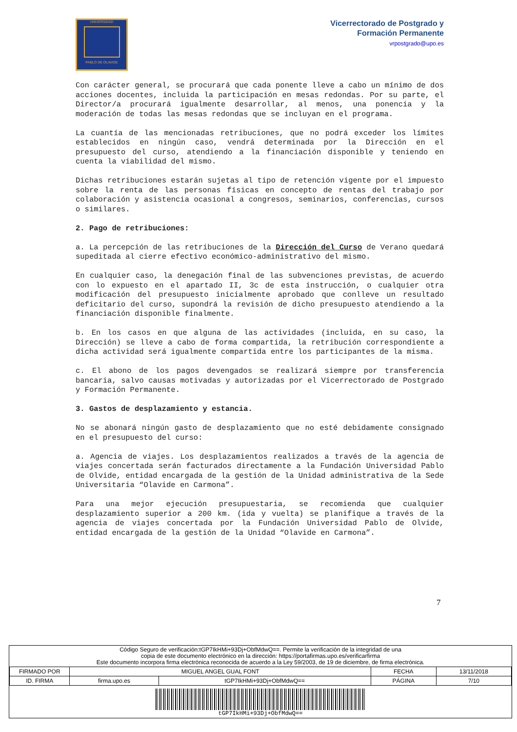UNIVERSIDAD
PABLO DE OLAVIDE
Vicerrectorado de Postgrado y
Formación Permanente
vrpostgrado@upo.es
Con carácter general, se procurará que cada ponente lleve a cabo un mínimo de dos acciones docentes, incluida la participación en mesas redondas. Por su parte, el Director/a procurará igualmente desarrollar, al menos, una ponencia y la moderación de todas las mesas redondas que se incluyan en el programa.
La cuantía de las mencionadas retribuciones, que no podrá exceder los límites establecidos en ningún caso, vendrá determinada por la Dirección en el presupuesto del curso, atendiendo a la financiación disponible y teniendo en cuenta la viabilidad del mismo.
Dichas retribuciones estarán sujetas al tipo de retención vigente por el impuesto sobre la renta de las personas físicas en concepto de rentas del trabajo por colaboración y asistencia ocasional a congresos, seminarios, conferencias, cursos o similares.
2. Pago de retribuciones:
a. La percepción de las retribuciones de la Dirección del Curso de Verano quedará supeditada al cierre efectivo económico-administrativo del mismo.
En cualquier caso, la denegación final de las subvenciones previstas, de acuerdo con lo expuesto en el apartado II, 3c de esta instrucción, o cualquier otra modificación del presupuesto inicialmente aprobado que conlleve un resultado deficitario del curso, supondrá la revisión de dicho presupuesto atendiendo a la financiación disponible finalmente.
b. En los casos en que alguna de las actividades (incluida, en su caso, la Dirección) se lleve a cabo de forma compartida, la retribución correspondiente a dicha actividad será igualmente compartida entre los participantes de la misma.
c. El abono de los pagos devengados se realizará siempre por transferencia bancaria, salvo causas motivadas y autorizadas por el Vicerrectorado de Postgrado y Formación Permanente.
3. Gastos de desplazamiento y estancia.
No se abonará ningún gasto de desplazamiento que no esté debidamente consignado en el presupuesto del curso:
a. Agencia de viajes. Los desplazamientos realizados a través de la agencia de viajes concertada serán facturados directamente a la Fundación Universidad Pablo de Olvide, entidad encargada de la gestión de la Unidad administrativa de la Sede Universitaria “Olavide en Carmona”.
Para una mejor ejecución presupuestaria, se recomienda que cualquier desplazamiento superior a 200 km. (ida y vuelta) se planifique a través de la agencia de viajes concertada por la Fundación Universidad Pablo de Olvide, entidad encargada de la gestión de la Unidad “Olavide en Carmona”.
7
Código Seguro de verificación:tGP7IkHMi+93Dj+ObfMdwQ==. Permite la verificación de la integridad de una
copia de este documento electrónico en la dirección: https://portafirmas.upo.es/verificarfirma
Este documento incorpora firma electrónica reconocida de acuerdo a la Ley 59/2003, de 19 de diciembre, de firma electrónica.
| FIRMADO POR | MIGUEL ANGEL GUAL FONT | | FECHA | 13/11/2018 |
| ID. FIRMA | firma.upo.es | tGP7IkHMi+93Dj+ObfMdwQ== | PÁGINA | 7/10 |
| tGP7IkHMi+93Dj+ObfMdwQ== | | | | |